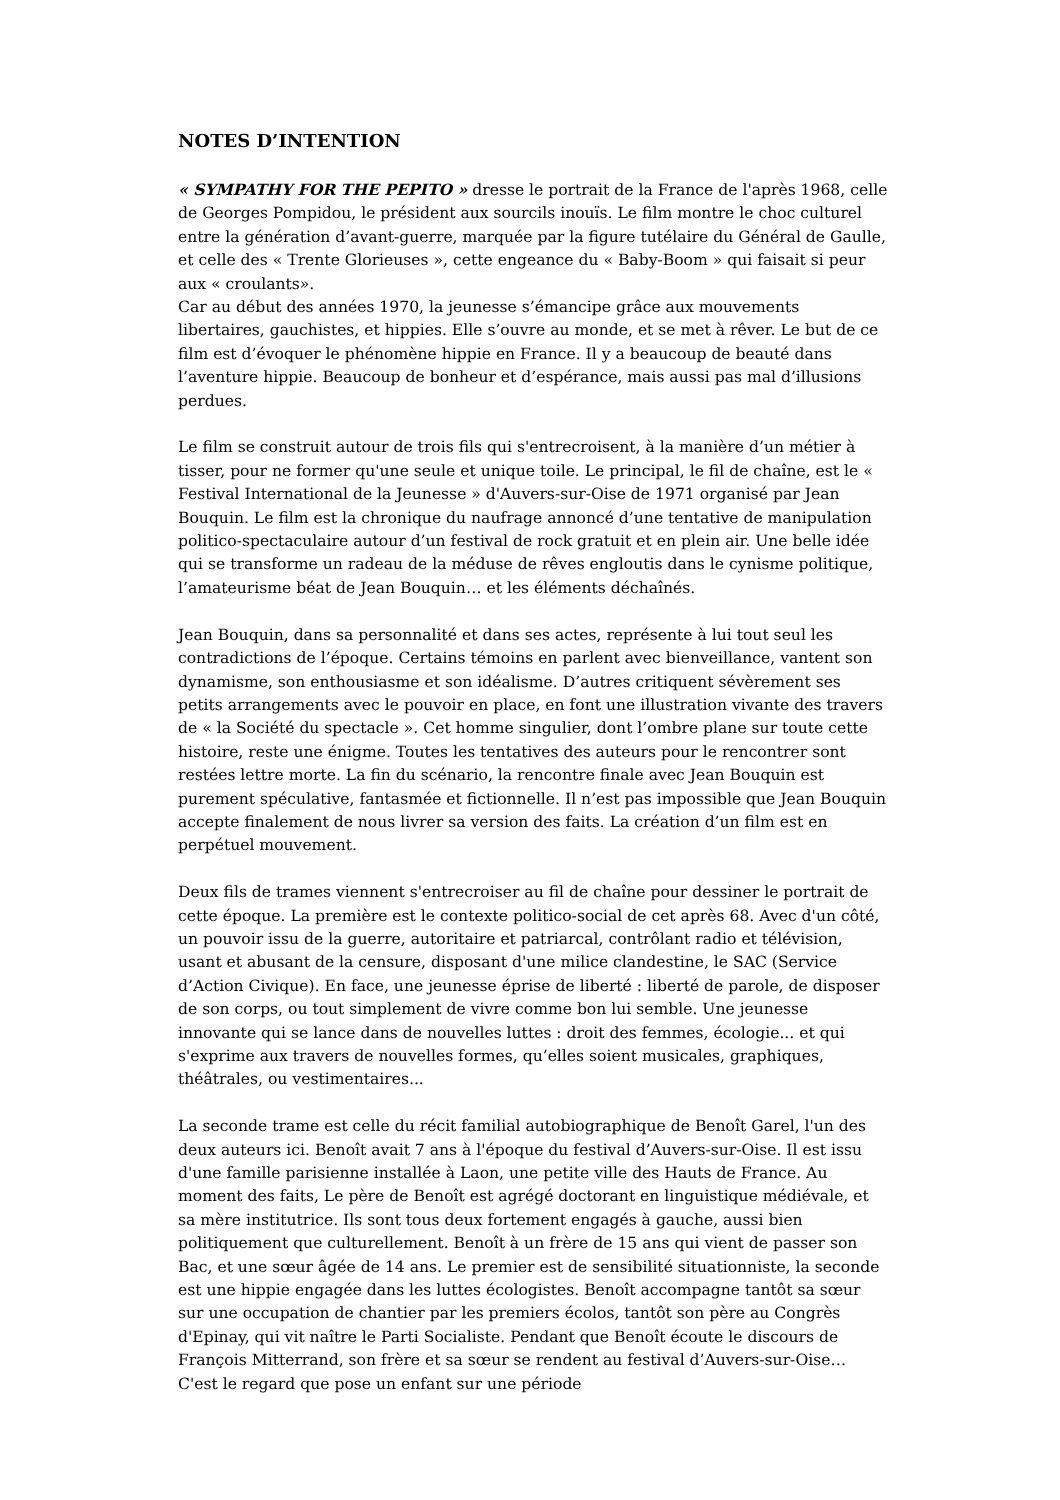NOTES D’INTENTION
« SYMPATHY FOR THE PEPITO » dresse le portrait de la France de l'après 1968, celle de Georges Pompidou, le président aux sourcils inouïs. Le film montre le choc culturel entre la génération d’avant-guerre, marquée par la figure tutélaire du Général de Gaulle, et celle des « Trente Glorieuses », cette engeance du « Baby-Boom » qui faisait si peur aux « croulants».
Car au début des années 1970, la jeunesse s’émancipe grâce aux mouvements libertaires, gauchistes, et hippies. Elle s’ouvre au monde, et se met à rêver. Le but de ce film est d’évoquer le phénomène hippie en France. Il y a beaucoup de beauté dans l’aventure hippie. Beaucoup de bonheur et d’espérance, mais aussi pas mal d’illusions perdues.
Le film se construit autour de trois fils qui s'entrecroisent, à la manière d’un métier à tisser, pour ne former qu'une seule et unique toile. Le principal, le fil de chaîne, est le « Festival International de la Jeunesse » d'Auvers-sur-Oise de 1971 organisé par Jean Bouquin. Le film est la chronique du naufrage annoncé d’une tentative de manipulation politico-spectaculaire autour d’un festival de rock gratuit et en plein air. Une belle idée qui se transforme un radeau de la méduse de rêves engloutis dans le cynisme politique, l’amateurisme béat de Jean Bouquin… et les éléments déchaînés.
Jean Bouquin, dans sa personnalité et dans ses actes, représente à lui tout seul les contradictions de l’époque. Certains témoins en parlent avec bienveillance, vantent son dynamisme, son enthousiasme et son idéalisme. D’autres critiquent sévèrement ses petits arrangements avec le pouvoir en place, en font une illustration vivante des travers de « la Société du spectacle ». Cet homme singulier, dont l’ombre plane sur toute cette histoire, reste une énigme. Toutes les tentatives des auteurs pour le rencontrer sont restées lettre morte. La fin du scénario, la rencontre finale avec Jean Bouquin est purement spéculative, fantasmée et fictionnelle. Il n’est pas impossible que Jean Bouquin accepte finalement de nous livrer sa version des faits. La création d’un film est en perpétuel mouvement.
Deux fils de trames viennent s'entrecroiser au fil de chaîne pour dessiner le portrait de cette époque. La première est le contexte politico-social de cet après 68. Avec d'un côté, un pouvoir issu de la guerre, autoritaire et patriarcal, contrôlant radio et télévision, usant et abusant de la censure, disposant d'une milice clandestine, le SAC (Service d’Action Civique). En face, une jeunesse éprise de liberté : liberté de parole, de disposer de son corps, ou tout simplement de vivre comme bon lui semble. Une jeunesse innovante qui se lance dans de nouvelles luttes : droit des femmes, écologie... et qui s'exprime aux travers de nouvelles formes, qu’elles soient musicales, graphiques, théâtrales, ou vestimentaires...
La seconde trame est celle du récit familial autobiographique de Benoît Garel, l'un des deux auteurs ici. Benoît avait 7 ans à l'époque du festival d’Auvers-sur-Oise. Il est issu d'une famille parisienne installée à Laon, une petite ville des Hauts de France. Au moment des faits, Le père de Benoît est agrégé doctorant en linguistique médiévale, et sa mère institutrice. Ils sont tous deux fortement engagés à gauche, aussi bien politiquement que culturellement. Benoît à un frère de 15 ans qui vient de passer son Bac, et une sœur âgée de 14 ans. Le premier est de sensibilité situationniste, la seconde est une hippie engagée dans les luttes écologistes. Benoît accompagne tantôt sa sœur sur une occupation de chantier par les premiers écolos, tantôt son père au Congrès d'Epinay, qui vit naître le Parti Socialiste. Pendant que Benoît écoute le discours de François Mitterrand, son frère et sa sœur se rendent au festival d’Auvers-sur-Oise… C'est le regard que pose un enfant sur une période